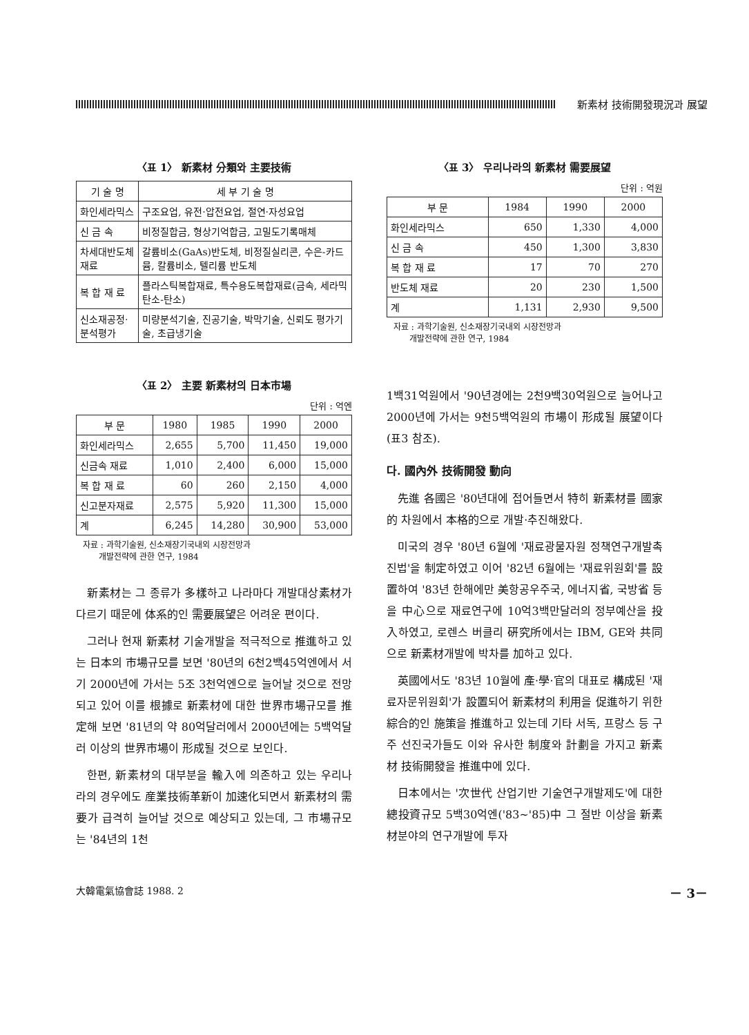新素材 技術開發現況과 展望
〈표 1〉 新素材 分類와 主要技術
| 기 술 명 | 세 부 기 술 명 |
| --- | --- |
| 화인세라믹스 | 구조요업, 유전·압전요업, 절연·자성요업 |
| 신 금 속 | 비정질합금, 형상기억합금, 고밀도기록매체 |
| 차세대반도체 재료 | 갈륨비소(GaAs)반도체, 비정질실리콘, 수은-카드뮴, 칼륨비소, 텔리륨 반도체 |
| 복 합 재 료 | 플라스틱복합재료, 특수용도복합재료(금속, 세라믹 탄소-탄소) |
| 신소재공정·분석평가 | 미량분석기술, 진공기술, 박막기술, 신뢰도 평가기술, 초급냉기술 |
〈표 2〉 主要 新素材의 日本市場
단위 : 억엔
| 부 문 | 1980 | 1985 | 1990 | 2000 |
| --- | --- | --- | --- | --- |
| 화인세라믹스 | 2,655 | 5,700 | 11,450 | 19,000 |
| 신금속 재료 | 1,010 | 2,400 | 6,000 | 15,000 |
| 복 합 재 료 | 60 | 260 | 2,150 | 4,000 |
| 신고분자재료 | 2,575 | 5,920 | 11,300 | 15,000 |
| 계 | 6,245 | 14,280 | 30,900 | 53,000 |
자료 : 과학기술원, 신소재장기국내외 시장전망과
개발전략에 관한 연구, 1984
新素材는 그 종류가 多樣하고 나라마다 개발대상素材가 다르기 때문에 体系的인 需要展望은 어려운 편이다.
그러나 현재 新素材 기술개발을 적극적으로 推進하고 있는 日本의 市場규모를 보면 '80년의 6천2백45억엔에서 서기 2000년에 가서는 5조 3천억엔으로 늘어날 것으로 전망되고 있어 이를 根據로 新素材에 대한 世界市場규모를 推定해 보면 '81년의 약 80억달러에서 2000년에는 5백억달러 이상의 世界市場이 形成될 것으로 보인다.
한편, 新素材의 대부분을 輸入에 의존하고 있는 우리나라의 경우에도 産業技術革新이 加速化되면서 新素材의 需要가 급격히 늘어날 것으로 예상되고 있는데, 그 市場규모는 '84년의 1천
〈표 3〉 우리나라의 新素材 需要展望
단위 : 억원
| 부 문 | 1984 | 1990 | 2000 |
| --- | --- | --- | --- |
| 화인세라믹스 | 650 | 1,330 | 4,000 |
| 신 금 속 | 450 | 1,300 | 3,830 |
| 복 합 재 료 | 17 | 70 | 270 |
| 반도체 재료 | 20 | 230 | 1,500 |
| 계 | 1,131 | 2,930 | 9,500 |
자료 : 과학기술원, 신소재장기국내외 시장전망과
개발전략에 관한 연구, 1984
1백31억원에서 '90년경에는 2천9백30억원으로 늘어나고 2000년에 가서는 9천5백억원의 市場이 形成될 展望이다(표3 참조).
다. 國內外 技術開發 動向
先進 各國은 '80년대에 접어들면서 特히 新素材를 國家的 차원에서 本格的으로 개발·추진해왔다.
미국의 경우 '80년 6월에 '재료광물자원 정책연구개발촉진법'을 制定하였고 이어 '82년 6월에는 '재료위원회'를 設置하여 '83년 한해에만 美항공우주국, 에너지省, 국방省 등을 中心으로 재료연구에 10억3백만달러의 정부예산을 投入하였고, 로렌스 버클리 硏究所에서는 IBM, GE와 共同으로 新素材개발에 박차를 加하고 있다.
英國에서도 '83년 10월에 產·學·官의 대표로 構成된 '재료자문위원회'가 設置되어 新素材의 利用을 促進하기 위한 綜合的인 施策을 推進하고 있는데 기타 서독, 프랑스 등 구주 선진국가들도 이와 유사한 制度와 計劃을 가지고 新素材 技術開發을 推進中에 있다.
日本에서는 '次世代 산업기반 기술연구개발제도'에 대한 總投資규모 5백30억엔('83~'85)中 그 절반 이상을 新素材분야의 연구개발에 투자
大韓電氣協會誌 1988. 2 － 3－